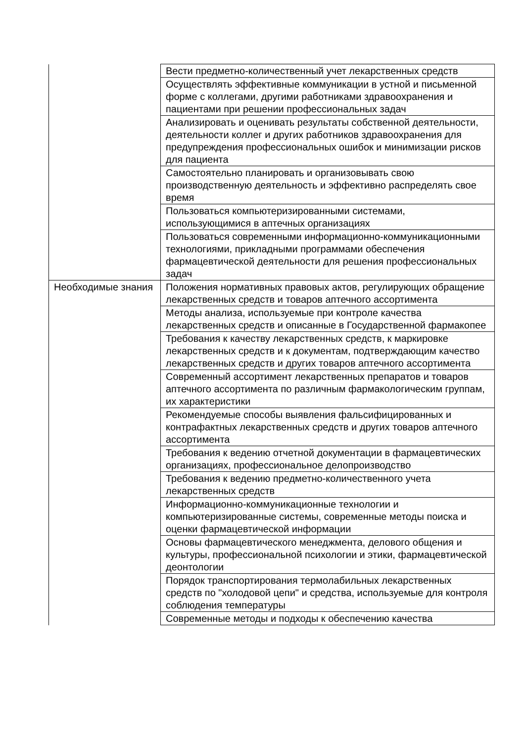| | Вести предметно-количественный учет лекарственных средств |
| | Осуществлять эффективные коммуникации в устной и письменной форме с коллегами, другими работниками здравоохранения и пациентами при решении профессиональных задач |
| | Анализировать и оценивать результаты собственной деятельности, деятельности коллег и других работников здравоохранения для предупреждения профессиональных ошибок и минимизации рисков для пациента |
| | Самостоятельно планировать и организовывать свою производственную деятельность и эффективно распределять свое время |
| | Пользоваться компьютеризированными системами, использующимися в аптечных организациях |
| | Пользоваться современными информационно-коммуникационными технологиями, прикладными программами обеспечения фармацевтической деятельности для решения профессиональных задач |
| Необходимые знания | Положения нормативных правовых актов, регулирующих обращение лекарственных средств и товаров аптечного ассортимента |
| | Методы анализа, используемые при контроле качества лекарственных средств и описанные в Государственной фармакопее |
| | Требования к качеству лекарственных средств, к маркировке лекарственных средств и к документам, подтверждающим качество лекарственных средств и других товаров аптечного ассортимента |
| | Современный ассортимент лекарственных препаратов и товаров аптечного ассортимента по различным фармакологическим группам, их характеристики |
| | Рекомендуемые способы выявления фальсифицированных и контрафактных лекарственных средств и других товаров аптечного ассортимента |
| | Требования к ведению отчетной документации в фармацевтических организациях, профессиональное делопроизводство |
| | Требования к ведению предметно-количественного учета лекарственных средств |
| | Информационно-коммуникационные технологии и компьютеризированные системы, современные методы поиска и оценки фармацевтической информации |
| | Основы фармацевтического менеджмента, делового общения и культуры, профессиональной психологии и этики, фармацевтической деонтологии |
| | Порядок транспортирования термолабильных лекарственных средств по "холодовой цепи" и средства, используемые для контроля соблюдения температуры |
| | Современные методы и подходы к обеспечению качества |